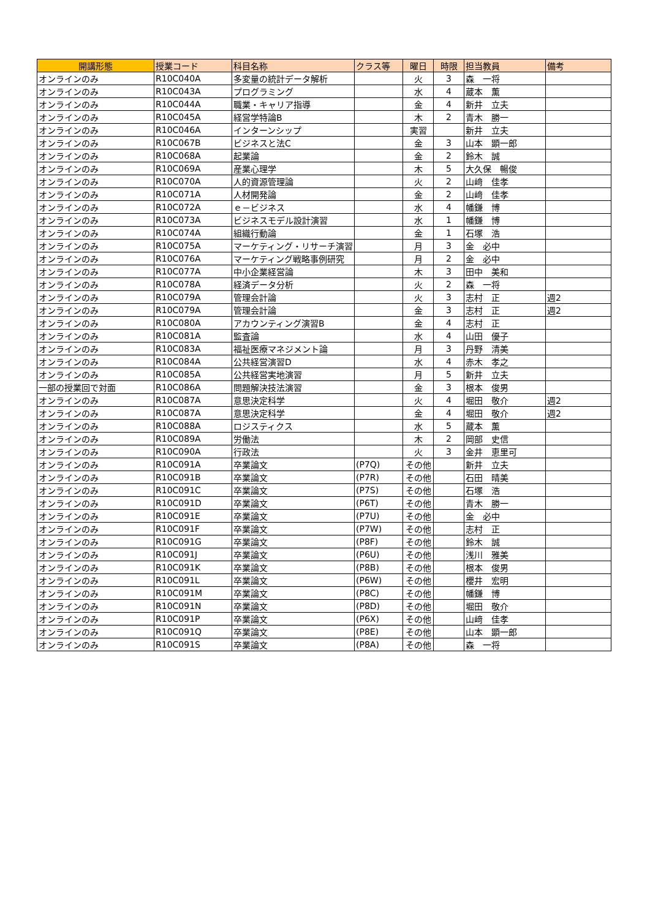| 開講形態 | 授業コード | 科目名称 | クラス等 | 曜日 | 時限 | 担当教員 | 備考 |
| --- | --- | --- | --- | --- | --- | --- | --- |
| オンラインのみ | R10C040A | 多変量の統計データ解析 | | 火 | 3 | 森 一将 | |
| オンラインのみ | R10C043A | プログラミング | | 水 | 4 | 蔵本 薫 | |
| オンラインのみ | R10C044A | 職業・キャリア指導 | | 金 | 4 | 新井 立夫 | |
| オンラインのみ | R10C045A | 経営学特論B | | 木 | 2 | 青木 勝一 | |
| オンラインのみ | R10C046A | インターンシップ | | 実習 | | 新井 立夫 | |
| オンラインのみ | R10C067B | ビジネスと法C | | 金 | 3 | 山本 顕一郎 | |
| オンラインのみ | R10C068A | 起業論 | | 金 | 2 | 鈴木 誠 | |
| オンラインのみ | R10C069A | 産業心理学 | | 木 | 5 | 大久保 暢俊 | |
| オンラインのみ | R10C070A | 人的資源管理論 | | 火 | 2 | 山﨑 佳孝 | |
| オンラインのみ | R10C071A | 人材開発論 | | 金 | 2 | 山﨑 佳孝 | |
| オンラインのみ | R10C072A | ｅ－ビジネス | | 水 | 4 | 幡鎌 博 | |
| オンラインのみ | R10C073A | ビジネスモデル設計演習 | | 水 | 1 | 幡鎌 博 | |
| オンラインのみ | R10C074A | 組織行動論 | | 金 | 1 | 石塚 浩 | |
| オンラインのみ | R10C075A | マーケティング・リサーチ演習 | | 月 | 3 | 金 必中 | |
| オンラインのみ | R10C076A | マーケティング戦略事例研究 | | 月 | 2 | 金 必中 | |
| オンラインのみ | R10C077A | 中小企業経営論 | | 木 | 3 | 田中 美和 | |
| オンラインのみ | R10C078A | 経済データ分析 | | 火 | 2 | 森 一将 | |
| オンラインのみ | R10C079A | 管理会計論 | | 火 | 3 | 志村 正 | 週2 |
| オンラインのみ | R10C079A | 管理会計論 | | 金 | 3 | 志村 正 | 週2 |
| オンラインのみ | R10C080A | アカウンティング演習B | | 金 | 4 | 志村 正 | |
| オンラインのみ | R10C081A | 監査論 | | 水 | 4 | 山田 優子 | |
| オンラインのみ | R10C083A | 福祉医療マネジメント論 | | 月 | 3 | 丹野 清美 | |
| オンラインのみ | R10C084A | 公共経営演習D | | 水 | 4 | 赤木 孝之 | |
| オンラインのみ | R10C085A | 公共経営実地演習 | | 月 | 5 | 新井 立夫 | |
| 一部の授業回で対面 | R10C086A | 問題解決技法演習 | | 金 | 3 | 根本 俊男 | |
| オンラインのみ | R10C087A | 意思決定科学 | | 火 | 4 | 堀田 敬介 | 週2 |
| オンラインのみ | R10C087A | 意思決定科学 | | 金 | 4 | 堀田 敬介 | 週2 |
| オンラインのみ | R10C088A | ロジスティクス | | 水 | 5 | 蔵本 薫 | |
| オンラインのみ | R10C089A | 労働法 | | 木 | 2 | 岡部 史信 | |
| オンラインのみ | R10C090A | 行政法 | | 火 | 3 | 金井 恵里可 | |
| オンラインのみ | R10C091A | 卒業論文 | (P7Q) | その他 | | 新井 立夫 | |
| オンラインのみ | R10C091B | 卒業論文 | (P7R) | その他 | | 石田 晴美 | |
| オンラインのみ | R10C091C | 卒業論文 | (P7S) | その他 | | 石塚 浩 | |
| オンラインのみ | R10C091D | 卒業論文 | (P6T) | その他 | | 青木 勝一 | |
| オンラインのみ | R10C091E | 卒業論文 | (P7U) | その他 | | 金 必中 | |
| オンラインのみ | R10C091F | 卒業論文 | (P7W) | その他 | | 志村 正 | |
| オンラインのみ | R10C091G | 卒業論文 | (P8F) | その他 | | 鈴木 誠 | |
| オンラインのみ | R10C091J | 卒業論文 | (P6U) | その他 | | 浅川 雅美 | |
| オンラインのみ | R10C091K | 卒業論文 | (P8B) | その他 | | 根本 俊男 | |
| オンラインのみ | R10C091L | 卒業論文 | (P6W) | その他 | | 櫻井 宏明 | |
| オンラインのみ | R10C091M | 卒業論文 | (P8C) | その他 | | 幡鎌 博 | |
| オンラインのみ | R10C091N | 卒業論文 | (P8D) | その他 | | 堀田 敬介 | |
| オンラインのみ | R10C091P | 卒業論文 | (P6X) | その他 | | 山﨑 佳孝 | |
| オンラインのみ | R10C091Q | 卒業論文 | (P8E) | その他 | | 山本 顕一郎 | |
| オンラインのみ | R10C091S | 卒業論文 | (P8A) | その他 | | 森 一将 | |